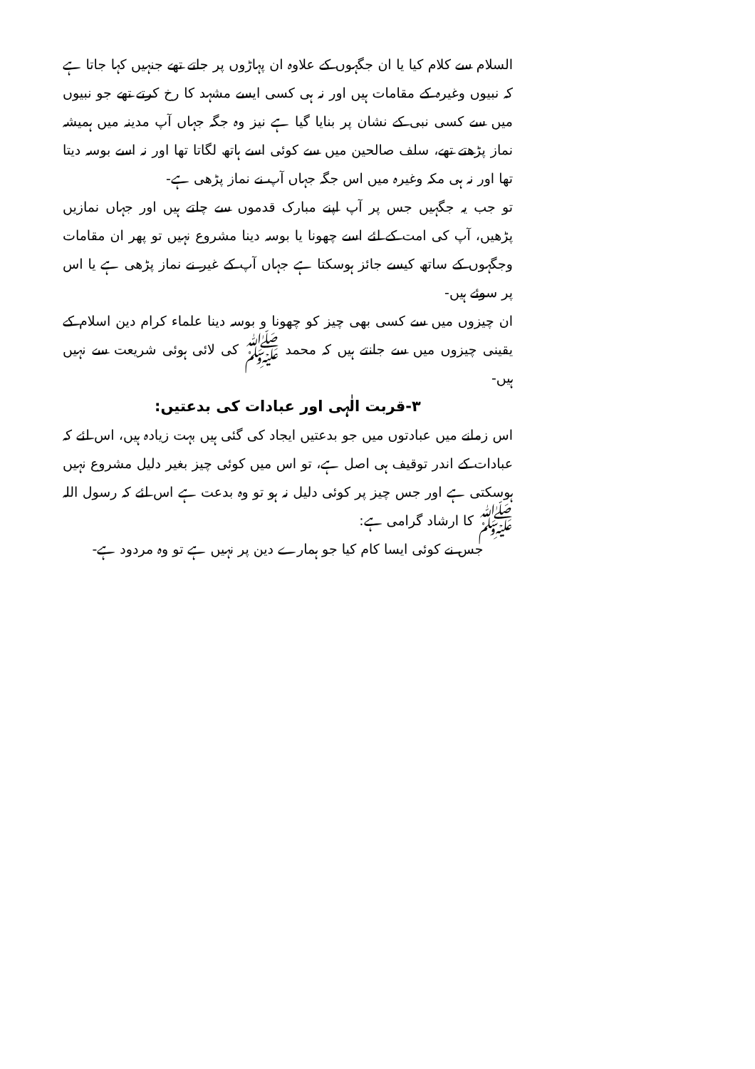السلام سے کلام کیا یا ان جگہوں کے علاوہ ان پہاڑوں پر جاتے تھے جنہیں کہا جاتا ہے کہ نبیوں وغیرہ کے مقامات ہیں اور نہ ہی کسی ایسے مشہد کا رخ کرتے تھے جو نبیوں میں سے کسی نبی کے نشان پر بنایا گیا ہے نیز وہ جگہ جہاں آپ مدینہ میں ہمیشہ نماز پڑھتے تھے، سلف صالحین میں سے کوئی اسے ہاتھ لگاتا تھا اور نہ اسے بوسہ دیتا تھا اور نہ ہی مکہ وغیرہ میں اس جگہ جہاں آپ نے نماز پڑھی ہے-
تو جب یہ جگہیں جس پر آپ اپنے مبارک قدموں سے چلتے ہیں اور جہاں نمازیں پڑھیں، آپ کی امت کے لئے اسے چھونا یا بوسہ دینا مشروع نہیں تو پھر ان مقامات وجگہوں کے ساتھ کیسے جائز ہوسکتا ہے جہاں آپ کے غیر نے نماز پڑھی ہے یا اس پر سوئے ہیں-
ان چیزوں میں سے کسی بھی چیز کو چھونا و بوسہ دینا علماء کرام دین اسلام کے یقینی چیزوں میں سے جانتے ہیں کہ محمد ﷺ کی لائی ہوئی شریعت سے نہیں ہیں-
۳-قربت الٰہی اور عبادات کی بدعتیں:
اس زمانے میں عبادتوں میں جو بدعتیں ایجاد کی گئی ہیں بہت زیادہ ہیں، اس لئے کہ عبادات کے اندر توقیف ہی اصل ہے، تو اس میں کوئی چیز بغیر دلیل مشروع نہیں ہوسکتی ہے اور جس چیز پر کوئی دلیل نہ ہو تو وہ بدعت ہے اس لئے کہ رسول اللہ ﷺ کا ارشاد گرامی ہے:
جس نے کوئی ایسا کام کیا جو ہمارے دین پر نہیں ہے تو وہ مردود ہے-